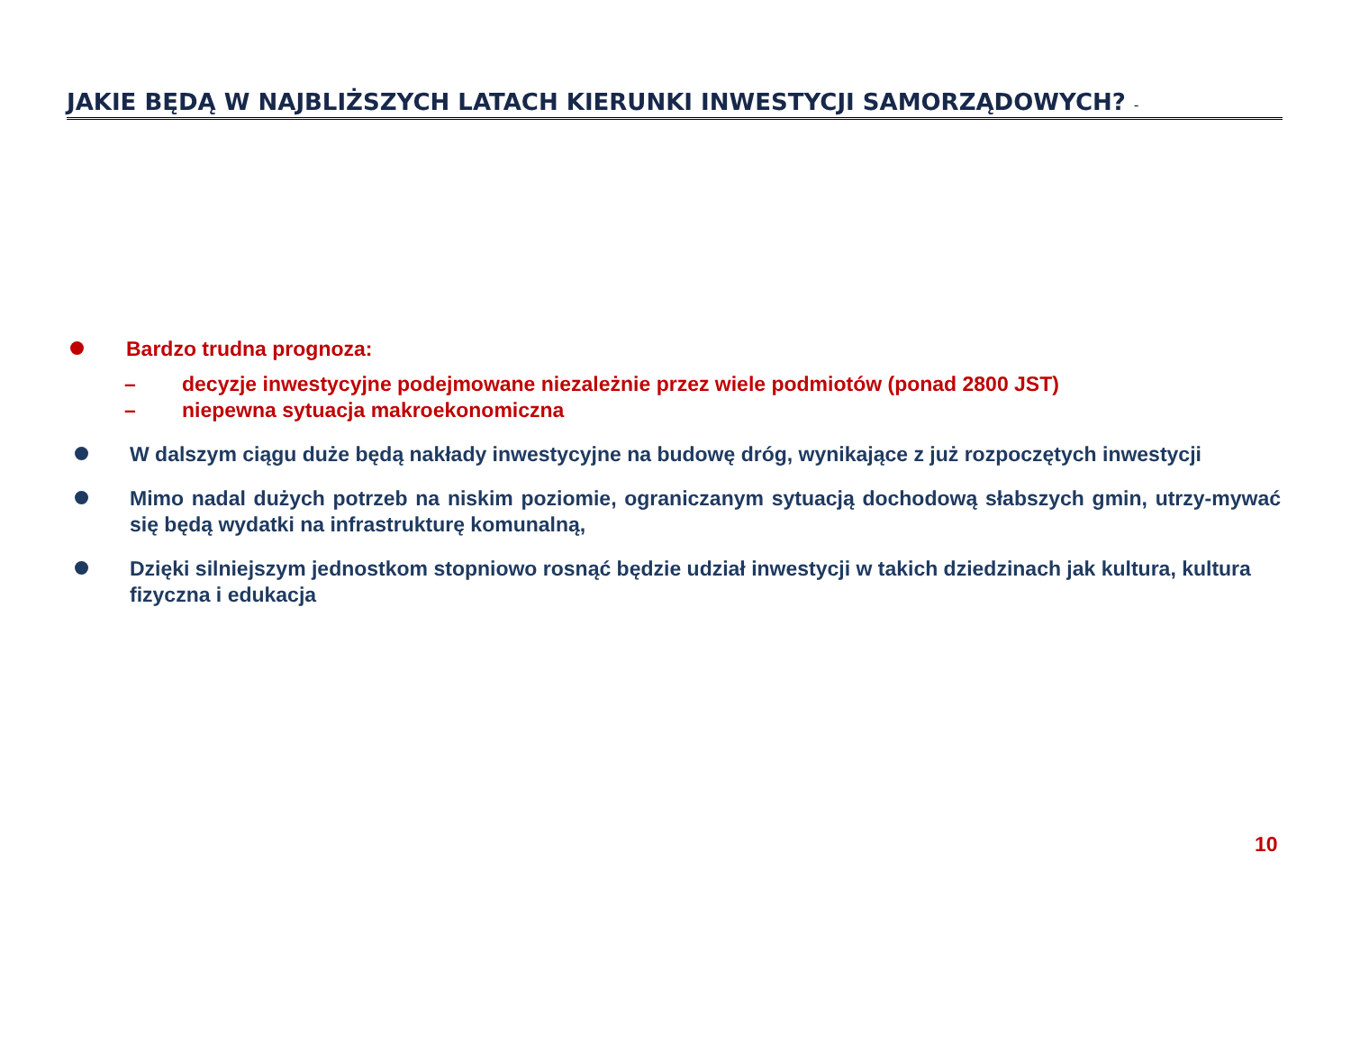JAKIE BĘDĄ W NAJBLIŻSZYCH LATACH KIERUNKI INWESTYCJI SAMORZĄDOWYCH? -
Bardzo trudna prognoza:
– decyzje inwestycyjne podejmowane niezależnie przez wiele podmiotów (ponad 2800 JST)
– niepewna sytuacja makroekonomiczna
W dalszym ciągu duże będą nakłady inwestycyjne na budowę dróg, wynikające z już rozpoczętych inwestycji
Mimo nadal dużych potrzeb na niskim poziomie, ograniczanym sytuacją dochodową słabszych gmin, utrzy-mywać się będą wydatki na infrastrukturę komunalną,
Dzięki silniejszym jednostkom stopniowo rosnąć będzie udział inwestycji w takich dziedzinach jak kultura, kultura fizyczna i edukacja
10